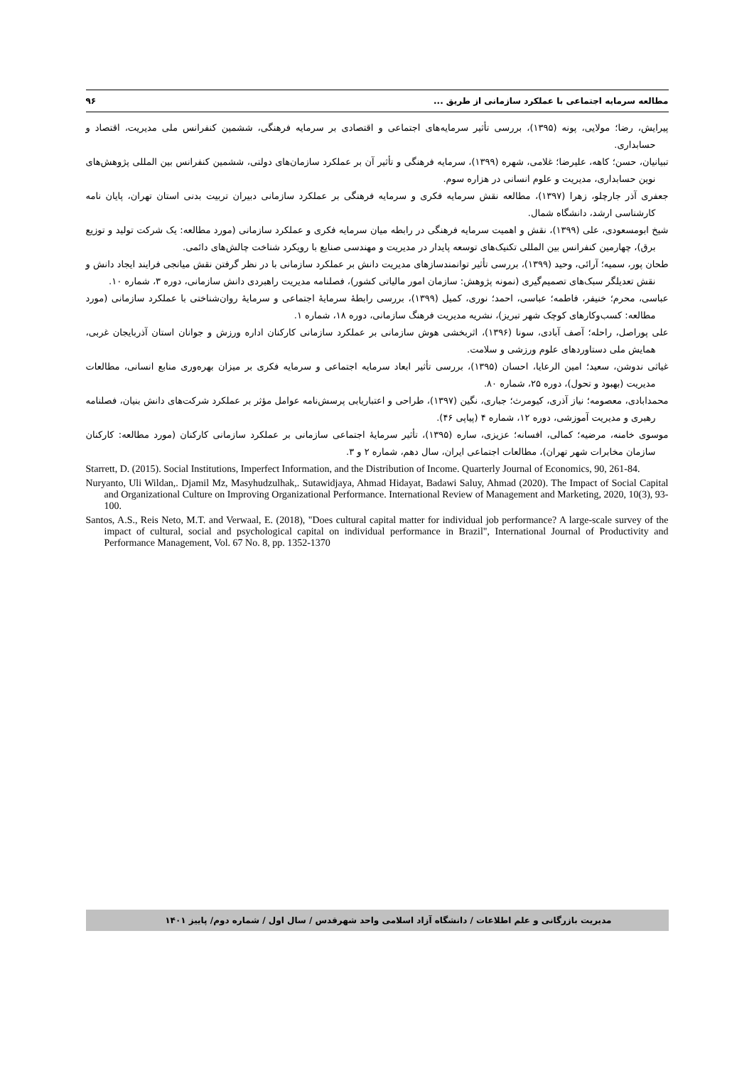مطالعه سرمایه اجتماعی با عملکرد سازمانی از طریق ... ۹۶
پیرایش، رضا؛ مولایی، پونه (۱۳۹۵)، بررسی تأثیر سرمایه‌های اجتماعی و اقتصادی بر سرمایه فرهنگی، ششمین کنفرانس ملی مدیریت، اقتصاد و حسابداری.
تبیانیان، حسن؛ کاهه، علیرضا؛ غلامی، شهره (۱۳۹۹)، سرمایه فرهنگی و تأثیر آن بر عملکرد سازمان‌های دولتی، ششمین کنفرانس بین المللی پژوهش‌های نوین حسابداری، مدیریت و علوم انسانی در هزاره سوم.
جعفری آذر جارچلو، زهرا (۱۳۹۷)، مطالعه نقش سرمایه فکری و سرمایه فرهنگی بر عملکرد سازمانی دبیران تربیت بدنی استان تهران، پایان نامه کارشناسی ارشد، دانشگاه شمال.
شیخ ابومسعودی، علی (۱۳۹۹)، نقش و اهمیت سرمایه فرهنگی در رابطه میان سرمایه فکری و عملکرد سازمانی (مورد مطالعه: یک شرکت تولید و توزیع برق)، چهارمین کنفرانس بین المللی تکنیک‌های توسعه پایدار در مدیریت و مهندسی صنایع با رویکرد شناخت چالش‌های دائمی.
طحان پور، سمیه؛ آرائی، وحید (۱۳۹۹)، بررسی تأثیر توانمندسازهای مدیریت دانش بر عملکرد سازمانی با در نظر گرفتن نقش میانجی فرایند ایجاد دانش و نقش تعدیلگر سبک‌های تصمیم‌گیری (نمونه پژوهش: سازمان امور مالیاتی کشور)، فصلنامه مدیریت راهبردی دانش سازمانی، دوره ۳، شماره ۱۰.
عباسی، محرم؛ خنیفر، فاطمه؛ عباسی، احمد؛ نوری، کمیل (۱۳۹۹)، بررسی رابطهٔ سرمایهٔ اجتماعی و سرمایهٔ روان‌شناختی با عملکرد سازمانی (مورد مطالعه: کسب‌وکارهای کوچک شهر تبریز)، نشریه مدیریت فرهنگ سازمانی، دوره ۱۸، شماره ۱.
علی پوراصل، راحله؛ آصف آبادی، سونا (۱۳۹۶)، اثربخشی هوش سازمانی بر عملکرد سازمانی کارکنان اداره ورزش و جوانان استان آذربایجان غربی، همایش ملی دستاوردهای علوم ورزشی و سلامت.
غیاثی ندوشن، سعید؛ امین الرعایا، احسان (۱۳۹۵)، بررسی تأثیر ابعاد سرمایه اجتماعی و سرمایه فکری بر میزان بهره‌وری منابع انسانی، مطالعات مدیریت (بهبود و تحول)، دوره ۲۵، شماره ۸۰.
محمدابادی، معصومه؛ نیاز آذری، کیومرث؛ جباری، نگین (۱۳۹۷)، طراحی و اعتباریابی پرسش‌نامه عوامل مؤثر بر عملکرد شرکت‌های دانش بنیان، فصلنامه رهبری و مدیریت آموزشی، دوره ۱۲، شماره ۴ (پیاپی ۴۶).
موسوی خامنه، مرضیه؛ کمالی، افسانه؛ عزیزی، ساره (۱۳۹۵)، تأثیر سرمایهٔ اجتماعی سازمانی بر عملکرد سازمانی کارکنان (مورد مطالعه: کارکنان سازمان مخابرات شهر تهران)، مطالعات اجتماعی ایران، سال دهم، شماره ۲ و ۳.
Starrett, D. (2015). Social Institutions, Imperfect Information, and the Distribution of Income. Quarterly Journal of Economics, 90, 261-84.
Nuryanto, Uli Wildan,. Djamil Mz, Masyhudzulhak,. Sutawidjaya, Ahmad Hidayat, Badawi Saluy, Ahmad (2020). The Impact of Social Capital and Organizational Culture on Improving Organizational Performance. International Review of Management and Marketing, 2020, 10(3), 93-100.
Santos, A.S., Reis Neto, M.T. and Verwaal, E. (2018), "Does cultural capital matter for individual job performance? A large-scale survey of the impact of cultural, social and psychological capital on individual performance in Brazil", International Journal of Productivity and Performance Management, Vol. 67 No. 8, pp. 1352-1370
مدیریت بازرگانی و علم اطلاعات / دانشگاه آزاد اسلامی واحد شهرقدس / سال اول / شماره دوم/ پاییز ۱۴۰۱